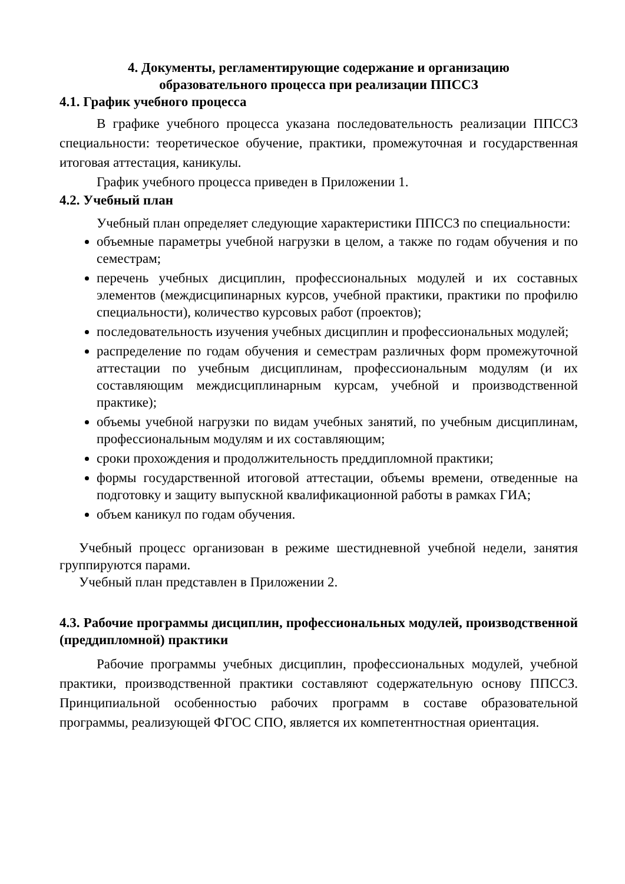4. Документы, регламентирующие содержание и организацию
образовательного процесса при реализации ППССЗ
4.1. График учебного процесса
В графике учебного процесса указана последовательность реализации ППССЗ специальности: теоретическое обучение, практики, промежуточная и государственная итоговая аттестация, каникулы.
График учебного процесса приведен в Приложении 1.
4.2. Учебный план
Учебный план определяет следующие характеристики ППССЗ по специальности:
объемные параметры учебной нагрузки в целом, а также по годам обучения и по семестрам;
перечень учебных дисциплин, профессиональных модулей и их составных элементов (междисципинарных курсов, учебной практики, практики по профилю специальности), количество курсовых работ (проектов);
последовательность изучения учебных дисциплин и профессиональных модулей;
распределение по годам обучения и семестрам различных форм промежуточной аттестации по учебным дисциплинам, профессиональным модулям (и их составляющим междисциплинарным курсам, учебной и производственной практике);
объемы учебной нагрузки по видам учебных занятий, по учебным дисциплинам, профессиональным модулям и их составляющим;
сроки прохождения и продолжительность преддипломной практики;
формы государственной итоговой аттестации, объемы времени, отведенные на подготовку и защиту выпускной квалификационной работы в рамках ГИА;
объем каникул по годам обучения.
Учебный процесс организован в режиме шестидневной учебной недели, занятия группируются парами.
Учебный план представлен в Приложении 2.
4.3. Рабочие программы дисциплин, профессиональных модулей, производственной (преддипломной) практики
Рабочие программы учебных дисциплин, профессиональных модулей, учебной практики, производственной практики составляют содержательную основу ППССЗ. Принципиальной особенностью рабочих программ в составе образовательной программы, реализующей ФГОС СПО, является их компетентностная ориентация.